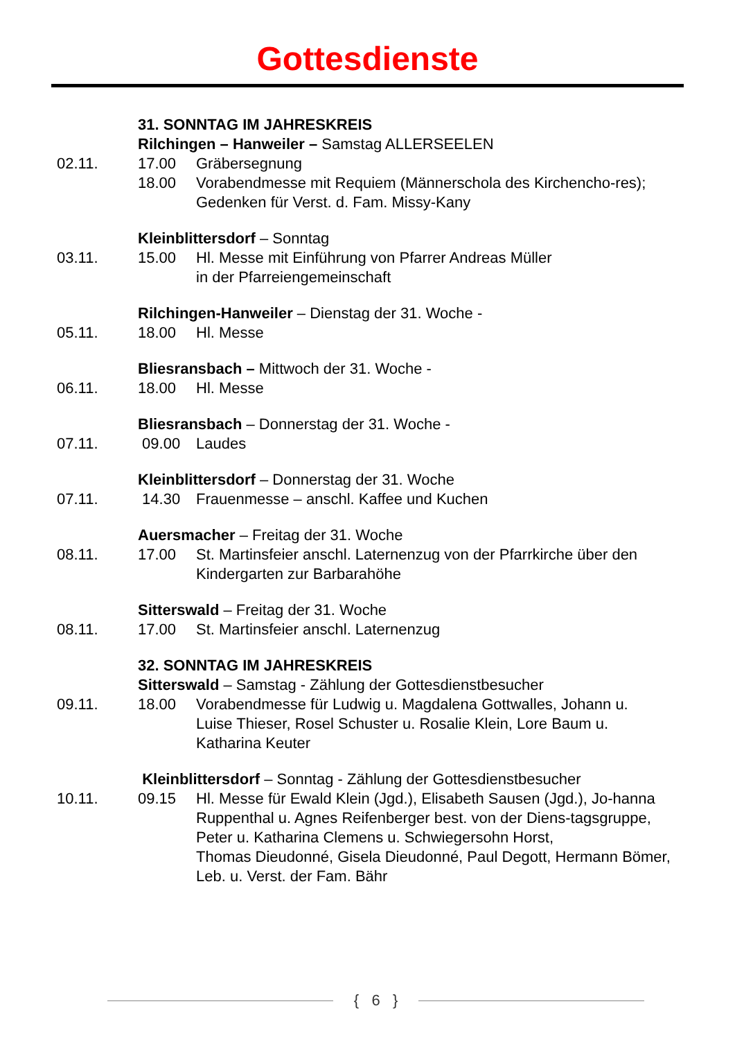Gottesdienste
31. SONNTAG IM JAHRESKREIS
Rilchingen – Hanweiler – Samstag ALLERSEELEN
02.11. 17.00 Gräbersegnung
18.00 Vorabendmesse mit Requiem (Männerschola des Kirchencho-res);
Gedenken für Verst. d. Fam. Missy-Kany
Kleinblittersdorf – Sonntag
03.11. 15.00 Hl. Messe mit Einführung von Pfarrer Andreas Müller
in der Pfarreiengemeinschaft
Rilchingen-Hanweiler – Dienstag der 31. Woche -
05.11. 18.00 Hl. Messe
Bliesransbach – Mittwoch der 31. Woche -
06.11. 18.00 Hl. Messe
Bliesransbach – Donnerstag der 31. Woche -
07.11. 09.00 Laudes
Kleinblittersdorf – Donnerstag der 31. Woche
07.11. 14.30 Frauenmesse – anschl. Kaffee und Kuchen
Auersmacher – Freitag der 31. Woche
08.11. 17.00 St. Martinsfeier anschl. Laternenzug von der Pfarrkirche über den Kindergarten zur Barbarahöhe
Sitterswald – Freitag der 31. Woche
08.11. 17.00 St. Martinsfeier anschl. Laternenzug
32. SONNTAG IM JAHRESKREIS
Sitterswald – Samstag - Zählung der Gottesdienstbesucher
09.11. 18.00 Vorabendmesse für Ludwig u. Magdalena Gottwalles, Johann u.
Luise Thieser, Rosel Schuster u. Rosalie Klein, Lore Baum u. Katharina Keuter
Kleinblittersdorf – Sonntag - Zählung der Gottesdienstbesucher
10.11. 09.15 Hl. Messe für Ewald Klein (Jgd.), Elisabeth Sausen (Jgd.), Jo-hanna Ruppenthal u. Agnes Reifenberger best. von der Diens-tagsgruppe, Peter u. Katharina Clemens u. Schwiegersohn Horst,
Thomas Dieudonné, Gisela Dieudonné, Paul Degott, Hermann Bömer, Leb. u. Verst. der Fam. Bähr
{ 6 }